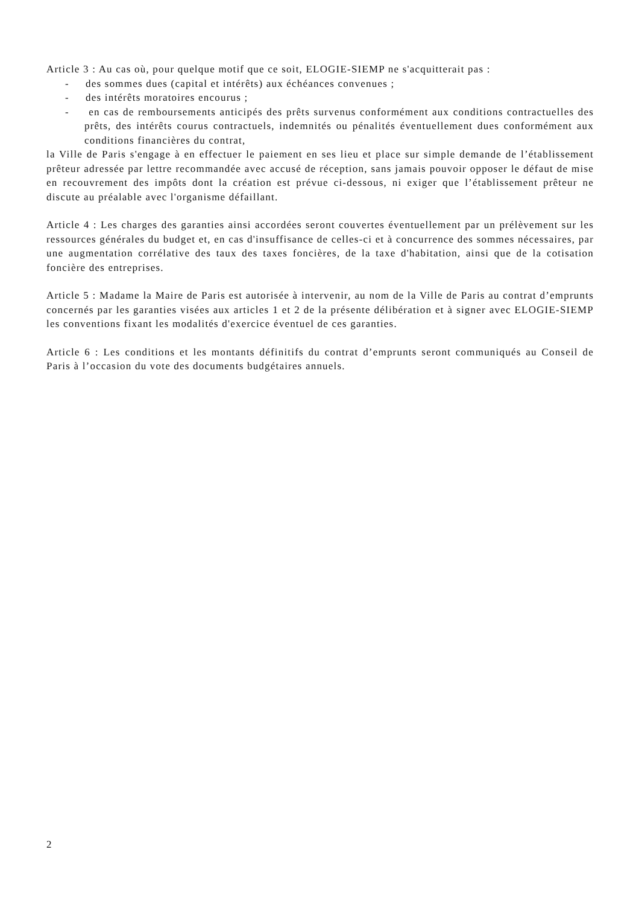Article 3 : Au cas où, pour quelque motif que ce soit, ELOGIE-SIEMP ne s'acquitterait pas :
- des sommes dues (capital et intérêts) aux échéances convenues ;
- des intérêts moratoires encourus ;
- en cas de remboursements anticipés des prêts survenus conformément aux conditions contractuelles des prêts, des intérêts courus contractuels, indemnités ou pénalités éventuellement dues conformément aux conditions financières du contrat,
la Ville de Paris s'engage à en effectuer le paiement en ses lieu et place sur simple demande de l’établissement prêteur adressée par lettre recommandée avec accusé de réception, sans jamais pouvoir opposer le défaut de mise en recouvrement des impôts dont la création est prévue ci-dessous, ni exiger que l’établissement prêteur ne discute au préalable avec l'organisme défaillant.
Article 4 : Les charges des garanties ainsi accordées seront couvertes éventuellement par un prélèvement sur les ressources générales du budget et, en cas d'insuffisance de celles-ci et à concurrence des sommes nécessaires, par une augmentation corrélative des taux des taxes foncières, de la taxe d'habitation, ainsi que de la cotisation foncière des entreprises.
Article 5 : Madame la Maire de Paris est autorisée à intervenir, au nom de la Ville de Paris au contrat d’emprunts concernés par les garanties visées aux articles 1 et 2 de la présente délibération et à signer avec ELOGIE-SIEMP les conventions fixant les modalités d'exercice éventuel de ces garanties.
Article 6 : Les conditions et les montants définitifs du contrat d’emprunts seront communiqués au Conseil de Paris à l’occasion du vote des documents budgétaires annuels.
2